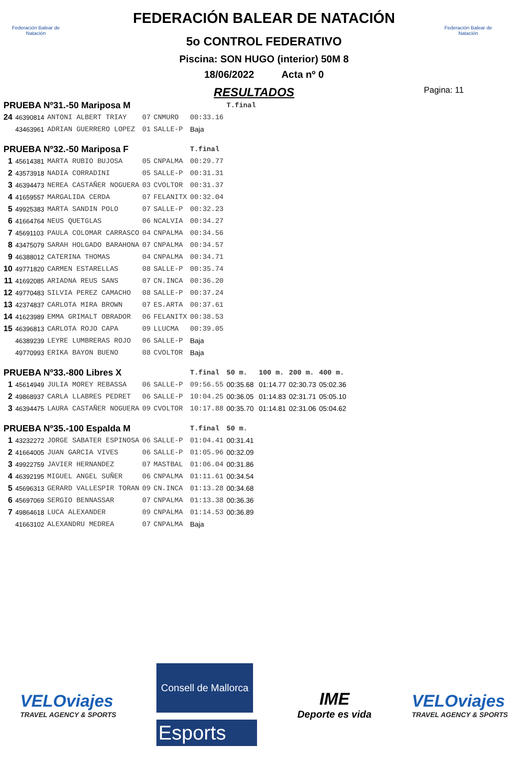Federación Balear de Natación
Federación Balear de Natación
FEDERACIÓN BALEAR DE NATACIÓN
5o CONTROL FEDERATIVO
Piscina: SON HUGO (interior) 50M 8
18/06/2022 Acta nº 0
RESULTADOS Pagina: 11
| PRUEBA Nº31.-50 Mariposa M | | | | | | T.final | | | |
| 24 | 46390814 | ANTONI ALBERT TRIAY | 07 | CNMURO | 00:33.16 | | | | |
| | 43463961 | ADRIAN GUERRERO LOPEZ | 01 | SALLE-P | Baja | | | | |
| PRUEBA Nº32.-50 Mariposa F | | | | | T.final | | | | |
| 1 | 45614381 | MARTA RUBIO BUJOSA | 05 | CNPALMA | 00:29.77 | | | | |
| 2 | 43573918 | NADIA CORRADINI | 05 | SALLE-P | 00:31.31 | | | | |
| 3 | 46394473 | NEREA CASTAÑER NOGUERA | 03 | CVOLTOR | 00:31.37 | | | | |
| 4 | 41659557 | MARGALIDA CERDA | 07 | FELANITX | 00:32.04 | | | | |
| 5 | 49925383 | MARTA SANDIN POLO | 07 | SALLE-P | 00:32.23 | | | | |
| 6 | 41664764 | NEUS QUETGLAS | 06 | NCALVIA | 00:34.27 | | | | |
| 7 | 45691103 | PAULA COLOMAR CARRASCO | 04 | CNPALMA | 00:34.56 | | | | |
| 8 | 43475079 | SARAH HOLGADO BARAHONA | 07 | CNPALMA | 00:34.57 | | | | |
| 9 | 46388012 | CATERINA THOMAS | 04 | CNPALMA | 00:34.71 | | | | |
| 10 | 49771820 | CARMEN ESTARELLAS | 08 | SALLE-P | 00:35.74 | | | | |
| 11 | 41692085 | ARIADNA REUS SANS | 07 | CN.INCA | 00:36.20 | | | | |
| 12 | 49770483 | SILVIA PEREZ CAMACHO | 08 | SALLE-P | 00:37.24 | | | | |
| 13 | 42374837 | CARLOTA MIRA BROWN | 07 | ES.ARTA | 00:37.61 | | | | |
| 14 | 41623989 | EMMA GRIMALT OBRADOR | 06 | FELANITX | 00:38.53 | | | | |
| 15 | 46396813 | CARLOTA ROJO CAPA | 09 | LLUCMA | 00:39.05 | | | | |
| | 46389239 | LEYRE LUMBRERAS ROJO | 06 | SALLE-P | Baja | | | | |
| | 49770993 | ERIKA BAYON BUENO | 08 | CVOLTOR | Baja | | | | |
| PRUEBA Nº33.-800 Libres X | | | | | T.final | 50 m. | 100 m. | 200 m. | 400 m. |
| 1 | 45614949 | JULIA MOREY REBASSA | 06 | SALLE-P | 09:56.55 | 00:35.68 | 01:14.77 | 02:30.73 | 05:02.36 |
| 2 | 49868937 | CARLA LLABRES PEDRET | 06 | SALLE-P | 10:04.25 | 00:36.05 | 01:14.83 | 02:31.71 | 05:05.10 |
| 3 | 46394475 | LAURA CASTAÑER NOGUERA | 09 | CVOLTOR | 10:17.88 | 00:35.70 | 01:14.81 | 02:31.06 | 05:04.62 |
| PRUEBA Nº35.-100 Espalda M | | | | | T.final | 50 m. | | | |
| 1 | 43232272 | JORGE SABATER ESPINOSA | 06 | SALLE-P | 01:04.41 | 00:31.41 | | | |
| 2 | 41664005 | JUAN GARCIA VIVES | 06 | SALLE-P | 01:05.96 | 00:32.09 | | | |
| 3 | 49922759 | JAVIER HERNANDEZ | 07 | MASTBAL | 01:06.04 | 00:31.86 | | | |
| 4 | 46392195 | MIGUEL ANGEL SUÑER | 06 | CNPALMA | 01:11.61 | 00:34.54 | | | |
| 5 | 45696313 | GERARD VALLESPIR TORAN | 09 | CN.INCA | 01:13.28 | 00:34.68 | | | |
| 6 | 45697069 | SERGIO BENNASSAR | 07 | CNPALMA | 01:13.38 | 00:36.36 | | | |
| 7 | 49864618 | LUCA ALEXANDER | 09 | CNPALMA | 01:14.53 | 00:36.89 | | | |
| | 41663102 | ALEXANDRU MEDREA | 07 | CNPALMA | Baja | | | | |
VELOviajes
TRAVEL AGENCY & SPORTS
Consell de Mallorca
Esports
IME
Deporte es vida
VELOviajes
TRAVEL AGENCY & SPORTS